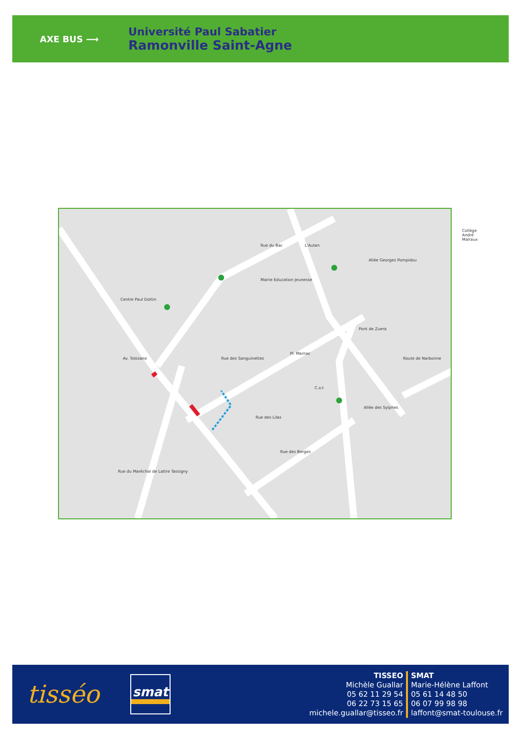AXE BUS ⟶
Université Paul Sabatier
Ramonville Saint-Agne
L'Autan
Mairie Education Jeunesse
Centre Paul Dottin
Collège André Malraux
Rue du Bac
Av. Tolosane Rue des Sanguinettes
Allée Georges Pompidou
Pont de Zuera
Allée des Sylphes
Rue des Lilas
Rue des Berges
Route de Narbonne
Rue du Maréchal de Lattre Tassigny
Pl. Marnac
C.o.t
tisséo
smat
TISSEO
Michèle Guallar
05 62 11 29 54
06 22 73 15 65
michele.guallar@tisseo.fr
SMAT
Marie-Hélène Laffont
05 61 14 48 50
06 07 99 98 98
laffont@smat-toulouse.fr